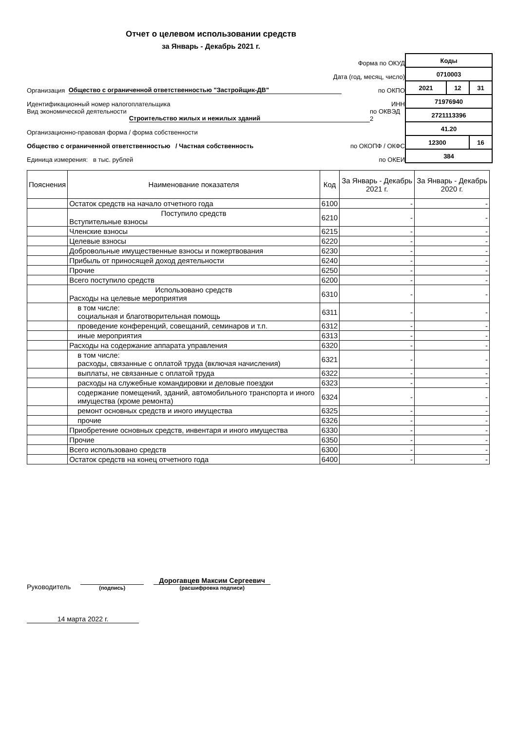Отчет о целевом использовании средств
за Январь - Декабрь 2021 г.
Форма по ОКУД
Дата (год, месяц, число)
Организация Общество с ограниченной ответственностью "Застройщик-ДВ" по ОКПО
Идентификационный номер налогоплательщика ИНН
Вид экономической деятельности Строительство жилых и нежилых зданий по ОКВЭД 2
Организационно-правовая форма / форма собственности
Общество с ограниченной ответственностью / Частная собственность по ОКОПФ / ОКФС
Единица измерения: в тыс. рублей по ОКЕИ
| Коды | | |
| 0710003 | | |
| 2021 | 12 | 31 |
| 71976940 | | |
| 2721113396 | | |
| 41.20 | | |
| 12300 | | 16 |
| 384 | | |
| Пояснения | Наименование показателя | Код | За Январь - Декабрь 2021 г. | За Январь - Декабрь 2020 г. |
| --- | --- | --- | --- | --- |
| | Остаток средств на начало отчетного года | 6100 | - | - |
| | Поступило средств Вступительные взносы | 6210 | - | - |
| | Членские взносы | 6215 | - | - |
| | Целевые взносы | 6220 | - | - |
| | Добровольные имущественные взносы и пожертвования | 6230 | - | - |
| | Прибыль от приносящей доход деятельности | 6240 | - | - |
| | Прочие | 6250 | - | - |
| | Всего поступило средств | 6200 | - | - |
| | Использовано средств Расходы на целевые мероприятия | 6310 | - | - |
| | в том числе: социальная и благотворительная помощь | 6311 | - | - |
| | проведение конференций, совещаний, семинаров и т.п. | 6312 | - | - |
| | иные мероприятия | 6313 | - | - |
| | Расходы на содержание аппарата управления | 6320 | - | - |
| | в том числе: расходы, связанные с оплатой труда (включая начисления) | 6321 | - | - |
| | выплаты, не связанные с оплатой труда | 6322 | - | - |
| | расходы на служебные командировки и деловые поездки | 6323 | - | - |
| | содержание помещений, зданий, автомобильного транспорта и иного имущества (кроме ремонта) | 6324 | - | - |
| | ремонт основных средств и иного имущества | 6325 | - | - |
| | прочие | 6326 | - | - |
| | Приобретение основных средств, инвентаря и иного имущества | 6330 | - | - |
| | Прочие | 6350 | - | - |
| | Всего использовано средств | 6300 | - | - |
| | Остаток средств на конец отчетного года | 6400 | - | - |
Руководитель
(подпись)
Дорогавцев Максим Сергеевич
(расшифровка подписи)
14 марта 2022 г.